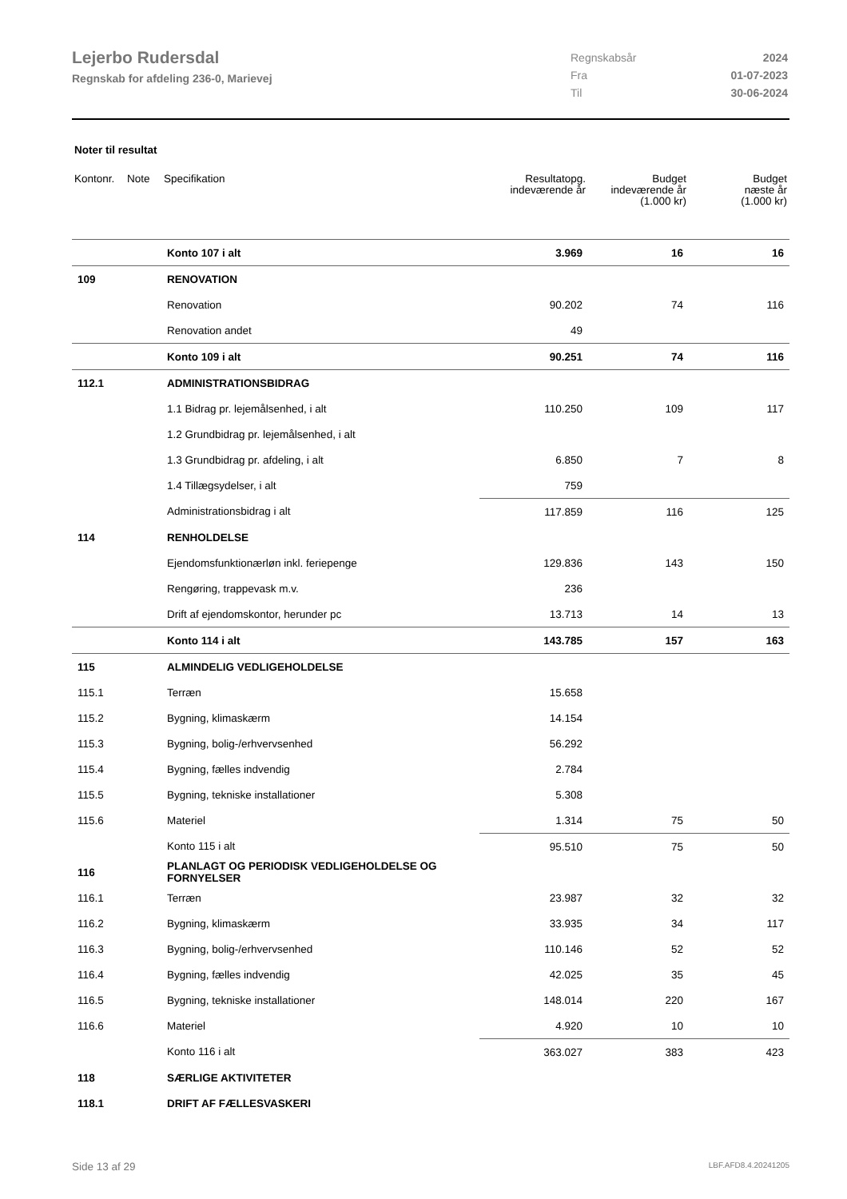Lejerbo Rudersdal
Regnskab for afdeling 236-0, Marievej
| Regnskabsår | 2024 |
| Fra | 01-07-2023 |
| Til | 30-06-2024 |
Noter til resultat
| Kontonr. | Note | Specifikation | Resultatopg. indeværende år | Budget indeværende år (1.000 kr) | Budget næste år (1.000 kr) |
| --- | --- | --- | --- | --- | --- |
| | | Konto 107 i alt | 3.969 | 16 | 16 |
| 109 | | RENOVATION | | | |
| | | Renovation | 90.202 | 74 | 116 |
| | | Renovation andet | 49 | | |
| | | Konto 109 i alt | 90.251 | 74 | 116 |
| 112.1 | | ADMINISTRATIONSBIDRAG | | | |
| | | 1.1 Bidrag pr. lejemålsenhed, i alt | 110.250 | 109 | 117 |
| | | 1.2 Grundbidrag pr. lejemålsenhed, i alt | | | |
| | | 1.3 Grundbidrag pr. afdeling, i alt | 6.850 | 7 | 8 |
| | | 1.4 Tillægsydelser, i alt | 759 | | |
| | | Administrationsbidrag i alt | 117.859 | 116 | 125 |
| 114 | | RENHOLDELSE | | | |
| | | Ejendomsfunktionærløn inkl. feriepenge | 129.836 | 143 | 150 |
| | | Rengøring, trappevask m.v. | 236 | | |
| | | Drift af ejendomskontor, herunder pc | 13.713 | 14 | 13 |
| | | Konto 114 i alt | 143.785 | 157 | 163 |
| 115 | | ALMINDELIG VEDLIGEHOLDELSE | | | |
| 115.1 | | Terræn | 15.658 | | |
| 115.2 | | Bygning, klimaskærm | 14.154 | | |
| 115.3 | | Bygning, bolig-/erhvervsenhed | 56.292 | | |
| 115.4 | | Bygning, fælles indvendig | 2.784 | | |
| 115.5 | | Bygning, tekniske installationer | 5.308 | | |
| 115.6 | | Materiel | 1.314 | 75 | 50 |
| | | Konto 115 i alt | 95.510 | 75 | 50 |
| 116 | | PLANLAGT OG PERIODISK VEDLIGEHOLDELSE OG FORNYELSER | | | |
| 116.1 | | Terræn | 23.987 | 32 | 32 |
| 116.2 | | Bygning, klimaskærm | 33.935 | 34 | 117 |
| 116.3 | | Bygning, bolig-/erhvervsenhed | 110.146 | 52 | 52 |
| 116.4 | | Bygning, fælles indvendig | 42.025 | 35 | 45 |
| 116.5 | | Bygning, tekniske installationer | 148.014 | 220 | 167 |
| 116.6 | | Materiel | 4.920 | 10 | 10 |
| | | Konto 116 i alt | 363.027 | 383 | 423 |
| 118 | | SÆRLIGE AKTIVITETER | | | |
| 118.1 | | DRIFT AF FÆLLESVASKERI | | | |
Side 13 af 29 LBF.AFD8.4.20241205